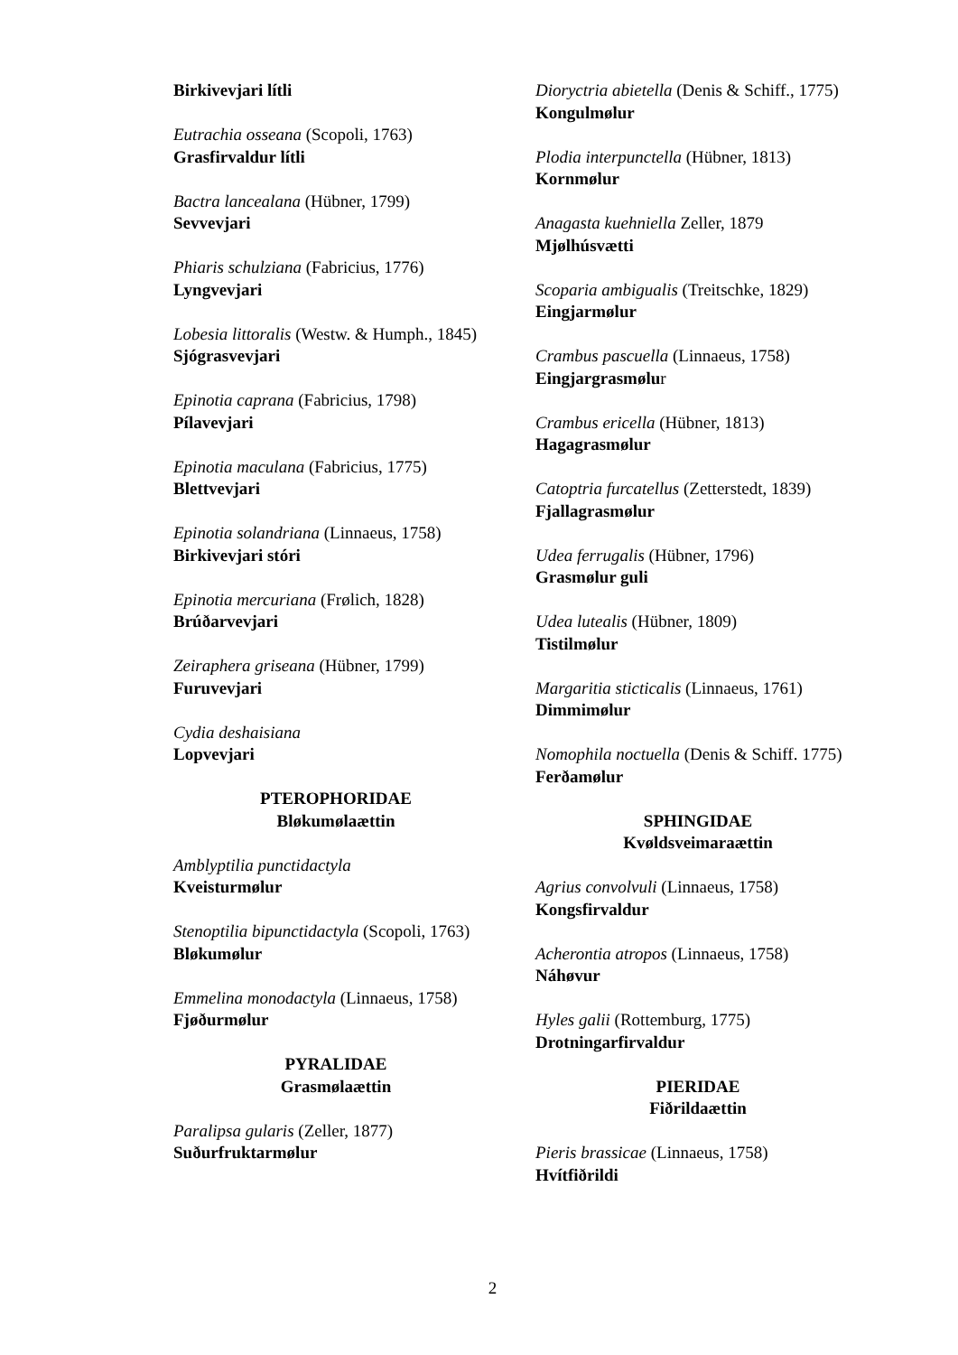Birkivevjari lítli
Eutrachia osseana (Scopoli, 1763)
Grasfirvaldur lítli
Bactra lancealana (Hübner, 1799)
Sevvevjari
Phiaris schulziana (Fabricius, 1776)
Lyngvevjari
Lobesia littoralis (Westw. & Humph., 1845)
Sjógrasvevjari
Epinotia caprana (Fabricius, 1798)
Pílavevjari
Epinotia maculana (Fabricius, 1775)
Blettvevjari
Epinotia solandriana (Linnaeus, 1758)
Birkivevjari stóri
Epinotia mercuriana (Frølich, 1828)
Brúðarvevjari
Zeiraphera griseana (Hübner, 1799)
Furuvevjari
Cydia deshaisiana
Lopvevjari
PTEROPHORIDAE
Bløkumølaættin
Amblyptilia punctidactyla
Kveisturmølur
Stenoptilia bipunctidactyla (Scopoli, 1763)
Bløkumølur
Emmelina monodactyla (Linnaeus, 1758)
Fjøðurmølur
PYRALIDAE
Grasmølaættin
Paralipsa gularis (Zeller, 1877)
Suðurfruktarmølur
Dioryctria abietella (Denis & Schiff., 1775)
Kongulmølur
Plodia interpunctella (Hübner, 1813)
Kornmølur
Anagasta kuehniella Zeller, 1879
Mjølhúsvætti
Scoparia ambigualis (Treitschke, 1829)
Eingjarmølur
Crambus pascuella (Linnaeus, 1758)
Eingjargrasmølur
Crambus ericella (Hübner, 1813)
Hagagrasmølur
Catoptria furcatellus (Zetterstedt, 1839)
Fjallagrasmølur
Udea ferrugalis (Hübner, 1796)
Grasmølur guli
Udea lutealis (Hübner, 1809)
Tistilmølur
Margaritia sticticalis (Linnaeus, 1761)
Dimmimølur
Nomophila noctuella (Denis & Schiff. 1775)
Ferðamølur
SPHINGIDAE
Kvøldsveimaraættin
Agrius convolvuli (Linnaeus, 1758)
Kongsfirvaldur
Acherontia atropos (Linnaeus, 1758)
Náhøvur
Hyles galii (Rottemburg, 1775)
Drotningarfirvaldur
PIERIDAE
Fiðrildaættin
Pieris brassicae (Linnaeus, 1758)
Hvítfiðrildi
2